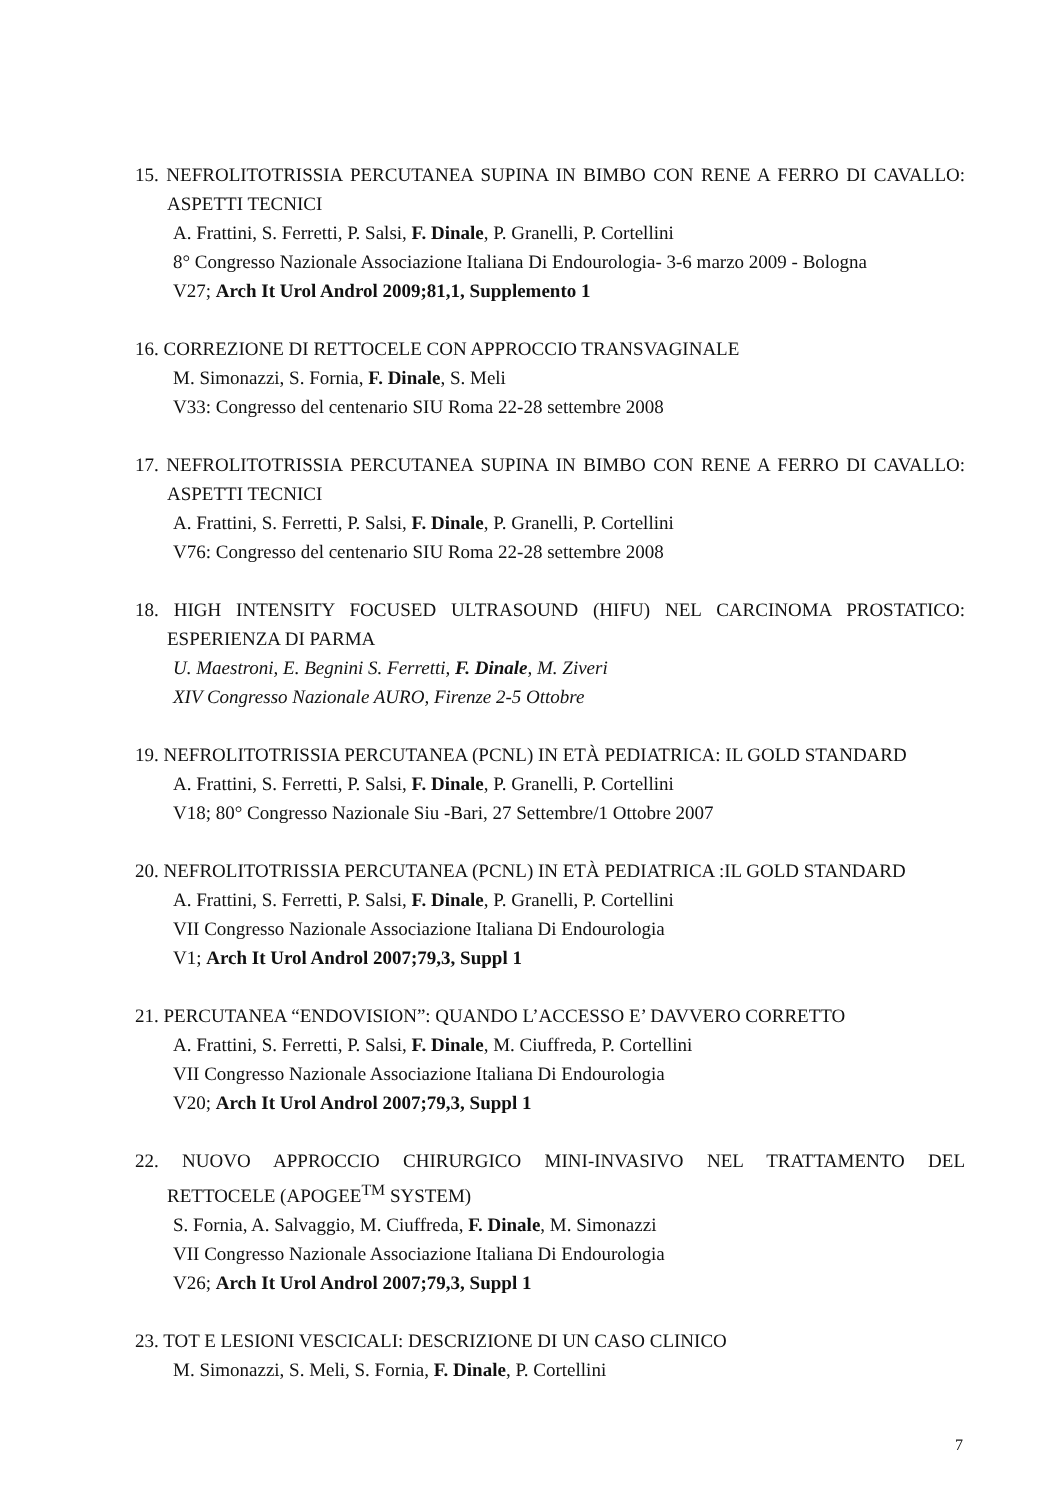15. NEFROLITOTRISSIA PERCUTANEA SUPINA IN BIMBO CON RENE A FERRO DI CAVALLO: ASPETTI TECNICI
A. Frattini, S. Ferretti, P. Salsi, F. Dinale, P. Granelli, P. Cortellini
8° Congresso Nazionale Associazione Italiana Di Endourologia- 3-6 marzo 2009 - Bologna
V27; Arch It Urol Androl 2009;81,1, Supplemento 1
16. CORREZIONE DI RETTOCELE CON APPROCCIO TRANSVAGINALE
M. Simonazzi, S. Fornia, F. Dinale, S. Meli
V33: Congresso del centenario SIU Roma 22-28 settembre 2008
17. NEFROLITOTRISSIA PERCUTANEA SUPINA IN BIMBO CON RENE A FERRO DI CAVALLO: ASPETTI TECNICI
A. Frattini, S. Ferretti, P. Salsi, F. Dinale, P. Granelli, P. Cortellini
V76: Congresso del centenario SIU Roma 22-28 settembre 2008
18. HIGH INTENSITY FOCUSED ULTRASOUND (HIFU) NEL CARCINOMA PROSTATICO: ESPERIENZA DI PARMA
U. Maestroni, E. Begnini S. Ferretti, F. Dinale, M. Ziveri
XIV Congresso Nazionale AURO, Firenze 2-5 Ottobre
19. NEFROLITOTRISSIA PERCUTANEA (PCNL) IN ETÀ PEDIATRICA: IL GOLD STANDARD
A. Frattini, S. Ferretti, P. Salsi, F. Dinale, P. Granelli, P. Cortellini
V18; 80° Congresso Nazionale Siu -Bari, 27 Settembre/1 Ottobre 2007
20. NEFROLITOTRISSIA PERCUTANEA (PCNL) IN ETÀ PEDIATRICA :IL GOLD STANDARD
A. Frattini, S. Ferretti, P. Salsi, F. Dinale, P. Granelli, P. Cortellini
VII Congresso Nazionale Associazione Italiana Di Endourologia
V1; Arch It Urol Androl 2007;79,3, Suppl 1
21. PERCUTANEA “ENDOVISION”: QUANDO L’ACCESSO E’ DAVVERO CORRETTO
A. Frattini, S. Ferretti, P. Salsi, F. Dinale, M. Ciuffreda, P. Cortellini
VII Congresso Nazionale Associazione Italiana Di Endourologia
V20; Arch It Urol Androl 2007;79,3, Suppl 1
22. NUOVO APPROCCIO CHIRURGICO MINI-INVASIVO NEL TRATTAMENTO DEL
RETTOCELE (APOGEE<sup>TM</sup> SYSTEM)
S. Fornia, A. Salvaggio, M. Ciuffreda, F. Dinale, M. Simonazzi
VII Congresso Nazionale Associazione Italiana Di Endourologia
V26; Arch It Urol Androl 2007;79,3, Suppl 1
23. TOT E LESIONI VESCICALI: DESCRIZIONE DI UN CASO CLINICO
M. Simonazzi, S. Meli, S. Fornia, F. Dinale, P. Cortellini
7